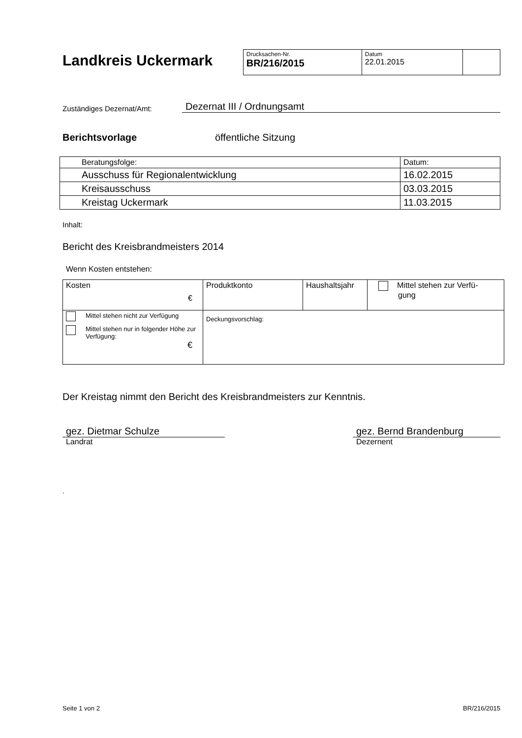Landkreis Uckermark
| Drucksachen-Nr. BR/216/2015 | Datum 22.01.2015 | |
Zuständiges Dezernat/Amt: Dezernat III / Ordnungsamt
Berichtsvorlage öffentliche Sitzung
| Beratungsfolge: | Datum: |
| Ausschuss für Regionalentwicklung | 16.02.2015 |
| Kreisausschuss | 03.03.2015 |
| Kreistag Uckermark | 11.03.2015 |
Inhalt:
Bericht des Kreisbrandmeisters 2014
Wenn Kosten entstehen:
| Kosten € | Produktkonto | Haushaltsjahr | Mittel stehen zur Verfü- gung |
| Mittel stehen nicht zur Verfügung Mittel stehen nur in folgender Höhe zur Verfügung: € | Deckungsvorschlag: | | |
Der Kreistag nimmt den Bericht des Kreisbrandmeisters zur Kenntnis.
gez. Dietmar Schulze
Landrat
gez. Bernd Brandenburg
Dezernent
.
Seite 1 von 2 BR/216/2015